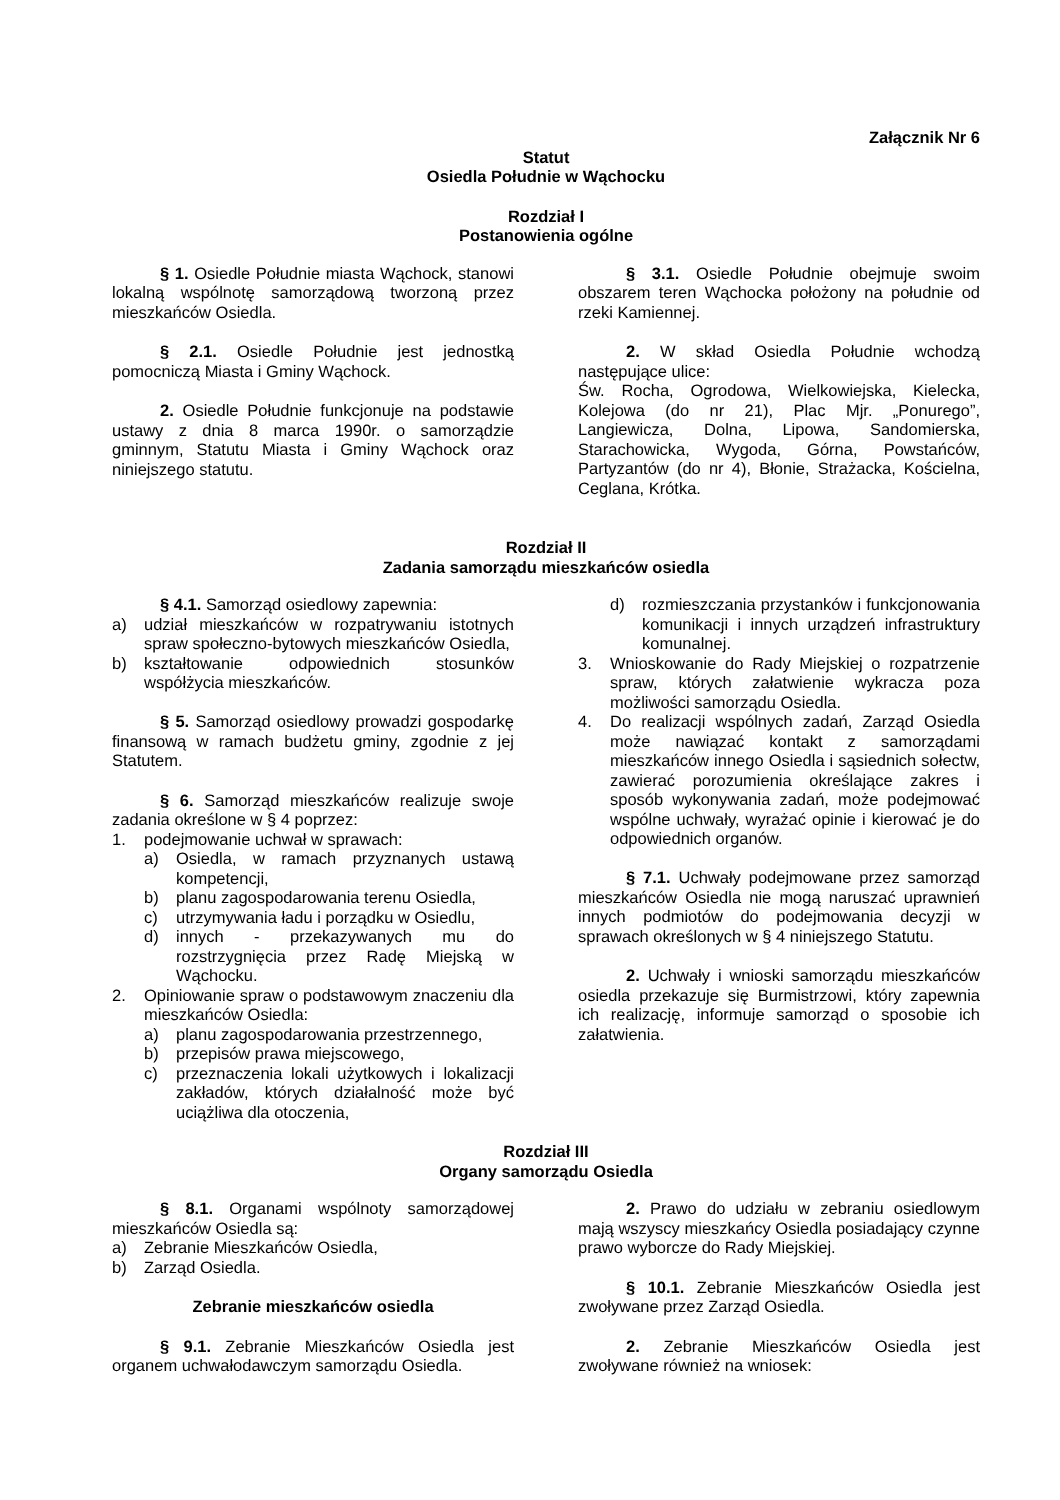Załącznik Nr 6
Statut
Osiedla Południe w Wąchocku
Rozdział I
Postanowienia ogólne
§ 1. Osiedle Południe miasta Wąchock, stanowi lokalną wspólnotę samorządową tworzoną przez mieszkańców Osiedla.
§ 2.1. Osiedle Południe jest jednostką pomocniczą Miasta i Gminy Wąchock.
2. Osiedle Południe funkcjonuje na podstawie ustawy z dnia 8 marca 1990r. o samorządzie gminnym, Statutu Miasta i Gminy Wąchock oraz niniejszego statutu.
§ 3.1. Osiedle Południe obejmuje swoim obszarem teren Wąchocka położony na południe od rzeki Kamiennej.
2. W skład Osiedla Południe wchodzą następujące ulice:
Św. Rocha, Ogrodowa, Wielkowiejska, Kielecka, Kolejowa (do nr 21), Plac Mjr. „Ponurego”, Langiewicza, Dolna, Lipowa, Sandomierska, Starachowicka, Wygoda, Górna, Powstańców, Partyzantów (do nr 4), Błonie, Strażacka, Kościelna, Ceglana, Krótka.
Rozdział II
Zadania samorządu mieszkańców osiedla
§ 4.1. Samorząd osiedlowy zapewnia:
a) udział mieszkańców w rozpatrywaniu istotnych spraw społeczno-bytowych mieszkańców Osiedla,
b) kształtowanie odpowiednich stosunków współżycia mieszkańców.
§ 5. Samorząd osiedlowy prowadzi gospodarkę finansową w ramach budżetu gminy, zgodnie z jej Statutem.
§ 6. Samorząd mieszkańców realizuje swoje zadania określone w § 4 poprzez:
1. podejmowanie uchwał w sprawach:
a) Osiedla, w ramach przyznanych ustawą kompetencji,
b) planu zagospodarowania terenu Osiedla,
c) utrzymywania ładu i porządku w Osiedlu,
d) innych - przekazywanych mu do rozstrzygnięcia przez Radę Miejską w Wąchocku.
2. Opiniowanie spraw o podstawowym znaczeniu dla mieszkańców Osiedla:
a) planu zagospodarowania przestrzennego,
b) przepisów prawa miejscowego,
c) przeznaczenia lokali użytkowych i lokalizacji zakładów, których działalność może być uciążliwa dla otoczenia,
d) rozmieszczania przystanków i funkcjonowania komunikacji i innych urządzeń infrastruktury komunalnej.
3. Wnioskowanie do Rady Miejskiej o rozpatrzenie spraw, których załatwienie wykracza poza możliwości samorządu Osiedla.
4. Do realizacji wspólnych zadań, Zarząd Osiedla może nawiązać kontakt z samorządami mieszkańców innego Osiedla i sąsiednich sołectw, zawierać porozumienia określające zakres i sposób wykonywania zadań, może podejmować wspólne uchwały, wyrażać opinie i kierować je do odpowiednich organów.
§ 7.1. Uchwały podejmowane przez samorząd mieszkańców Osiedla nie mogą naruszać uprawnień innych podmiotów do podejmowania decyzji w sprawach określonych w § 4 niniejszego Statutu.
2. Uchwały i wnioski samorządu mieszkańców osiedla przekazuje się Burmistrzowi, który zapewnia ich realizację, informuje samorząd o sposobie ich załatwienia.
Rozdział III
Organy samorządu Osiedla
§ 8.1. Organami wspólnoty samorządowej mieszkańców Osiedla są:
a) Zebranie Mieszkańców Osiedla,
b) Zarząd Osiedla.
Zebranie mieszkańców osiedla
§ 9.1. Zebranie Mieszkańców Osiedla jest organem uchwałodawczym samorządu Osiedla.
2. Prawo do udziału w zebraniu osiedlowym mają wszyscy mieszkańcy Osiedla posiadający czynne prawo wyborcze do Rady Miejskiej.
§ 10.1. Zebranie Mieszkańców Osiedla jest zwoływane przez Zarząd Osiedla.
2. Zebranie Mieszkańców Osiedla jest zwoływane również na wniosek: